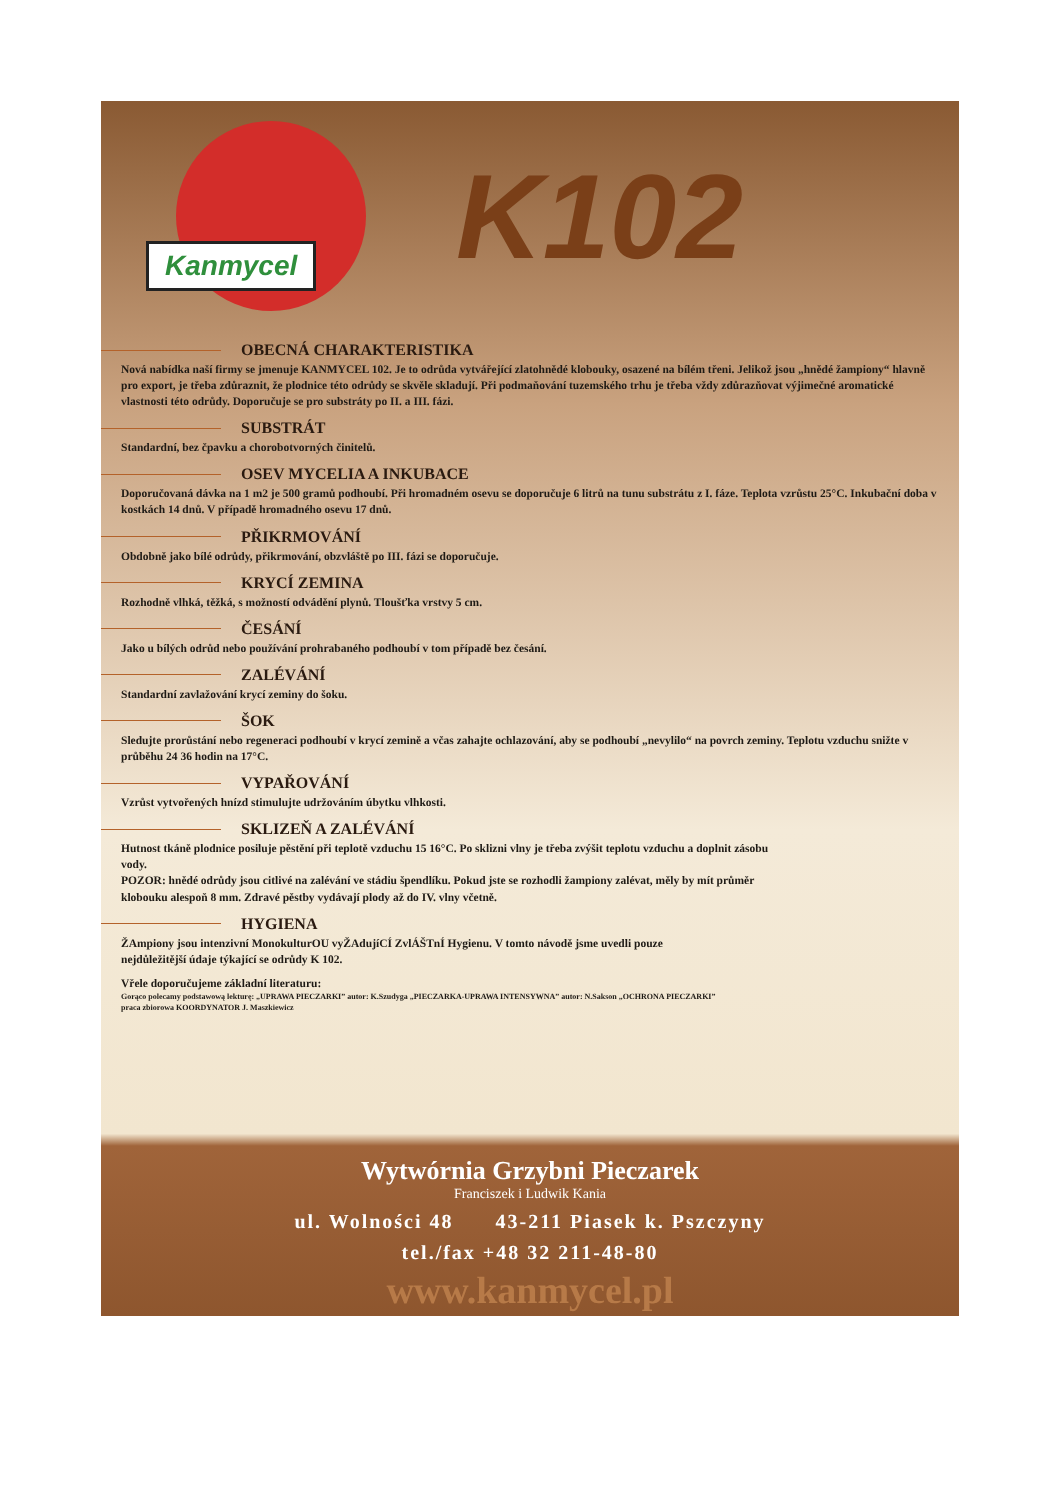Kanmycel
K102
OBECNÁ CHARAKTERISTIKA
Nová nabídka naší firmy se jmenuje KANMYCEL 102. Je to odrůda vytvářející zlatohnědé klobouky, osazené na bílém třeni. Jelikož jsou „hnědé žampiony“ hlavně pro export, je třeba zdůraznit, že plodnice této odrůdy se skvěle skladují. Při podmaňování tuzemského trhu je třeba vždy zdůrazňovat výjimečné aromatické vlastnosti této odrůdy. Doporučuje se pro substráty po II. a III. fázi.
SUBSTRÁT
Standardní, bez čpavku a chorobotvorných činitelů.
OSEV MYCELIA A INKUBACE
Doporučovaná dávka na 1 m2 je 500 gramů podhoubí. Při hromadném osevu se doporučuje 6 litrů na tunu substrátu z I. fáze. Teplota vzrůstu 25°C. Inkubační doba v kostkách 14 dnů. V případě hromadného osevu 17 dnů.
PŘIKRMOVÁNÍ
Obdobně jako bílé odrůdy, přikrmování, obzvláště po III. fázi se doporučuje.
KRYCÍ ZEMINA
Rozhodně vlhká, těžká, s možností odvádění plynů. Tloušťka vrstvy 5 cm.
ČESÁNÍ
Jako u bílých odrůd nebo používání prohrabaného podhoubí v tom případě bez česání.
ZALÉVÁNÍ
Standardní zavlažování krycí zeminy do šoku.
ŠOK
Sledujte prorůstání nebo regeneraci podhoubí v krycí zemině a včas zahajte ochlazování, aby se podhoubí „nevylilo“ na povrch zeminy. Teplotu vzduchu snižte v průběhu 24 36 hodin na 17°C.
VYPAŘOVÁNÍ
Vzrůst vytvořených hnízd stimulujte udržováním úbytku vlhkosti.
SKLIZEŇ A ZALÉVÁNÍ
Hutnost tkáně plodnice posiluje pěstění při teplotě vzduchu 15 16°C. Po sklizni vlny je třeba zvýšit teplotu vzduchu a doplnit zásobu vody.
POZOR: hnědé odrůdy jsou citlivé na zalévání ve stádiu špendlíku. Pokud jste se rozhodli žampiony zalévat, měly by mít průměr klobouku alespoň 8 mm. Zdravé pěstby vydávají plody až do IV. vlny včetně.
HYGIENA
ŽAmpiony jsou intenzivní MonokulturOU vyŽAdujíCÍ ZvlÁŠTnÍ Hygienu. V tomto návodě jsme uvedli pouze nejdůležitější údaje týkající se odrůdy K 102.
Vřele doporučujeme základní literaturu:
Gorąco polecamy podstawową lekturę: „UPRAWA PIECZARKI” autor: K.Szudyga „PIECZARKA-UPRAWA INTENSYWNA” autor: N.Sakson „OCHRONA PIECZARKI” praca zbiorowa KOORDYNATOR J. Maszkiewicz
Wytwórnia Grzybni Pieczarek
Franciszek i Ludwik Kania
ul. Wolności 48 43-211 Piasek k. Pszczyny
tel./fax +48 32 211-48-80
www.kanmycel.pl